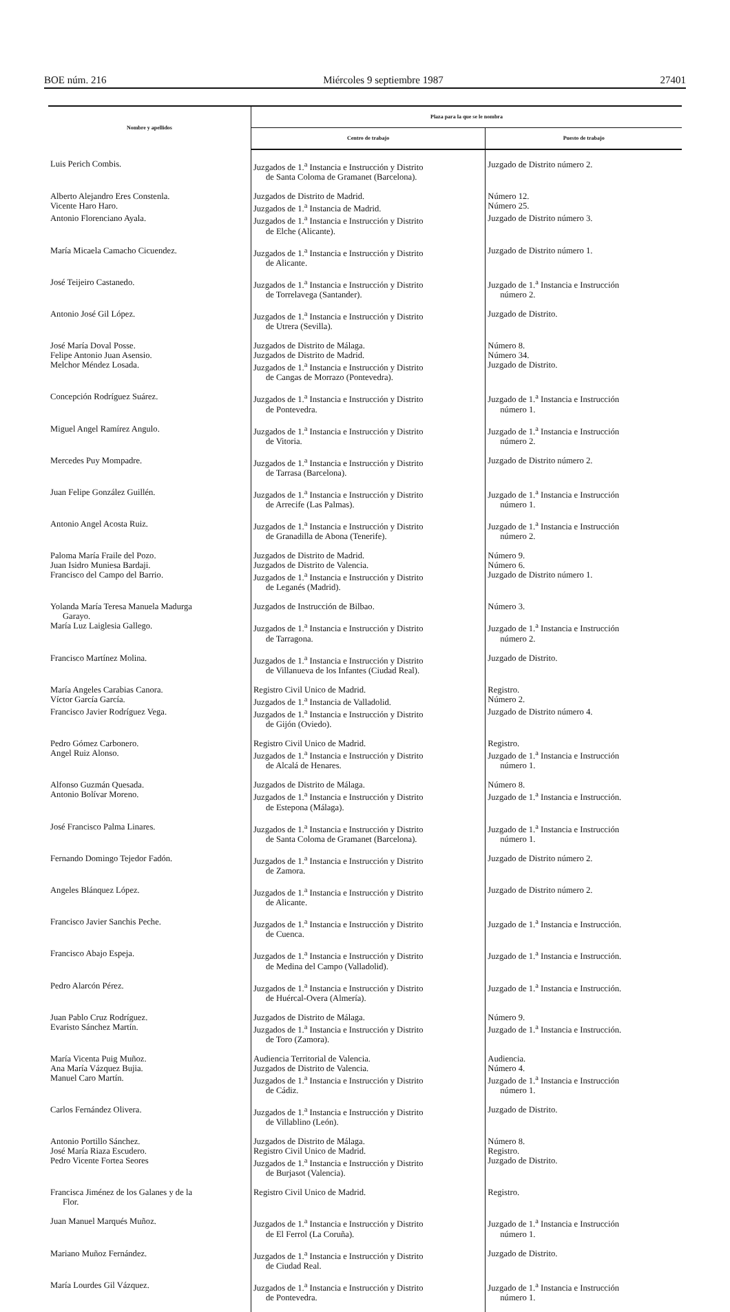BOE núm. 216 Miércoles 9 septiembre 1987 27401
| Nombre y apellidos | Plaza para la que se le nombra | |
| --- | --- | --- |
| | Centro de trabajo | Puesto de trabajo |
| Luis Perich Combis. | Juzgados de 1.<sup>a</sup> Instancia e Instrucción y Distrito de Santa Coloma de Gramanet (Barcelona). | Juzgado de Distrito número 2. |
| Alberto Alejandro Eres Constenla. | Juzgados de Distrito de Madrid. | Número 12. |
| Vicente Haro Haro. | Juzgados de 1.<sup>a</sup> Instancia de Madrid. | Número 25. |
| Antonio Florenciano Ayala. | Juzgados de 1.<sup>a</sup> Instancia e Instrucción y Distrito de Elche (Alicante). | Juzgado de Distrito número 3. |
| María Micaela Camacho Cicuendez. | Juzgados de 1.<sup>a</sup> Instancia e Instrucción y Distrito de Alicante. | Juzgado de Distrito número 1. |
| José Teijeiro Castanedo. | Juzgados de 1.<sup>a</sup> Instancia e Instrucción y Distrito de Torrelavega (Santander). | Juzgado de 1.<sup>a</sup> Instancia e Instrucción número 2. |
| Antonio José Gil López. | Juzgados de 1.<sup>a</sup> Instancia e Instrucción y Distrito de Utrera (Sevilla). | Juzgado de Distrito. |
| José María Doval Posse. | Juzgados de Distrito de Málaga. | Número 8. |
| Felipe Antonio Juan Asensio. | Juzgados de Distrito de Madrid. | Número 34. |
| Melchor Méndez Losada. | Juzgados de 1.<sup>a</sup> Instancia e Instrucción y Distrito de Cangas de Morrazo (Pontevedra). | Juzgado de Distrito. |
| Concepción Rodríguez Suárez. | Juzgados de 1.<sup>a</sup> Instancia e Instrucción y Distrito de Pontevedra. | Juzgado de 1.<sup>a</sup> Instancia e Instrucción número 1. |
| Miguel Angel Ramírez Angulo. | Juzgados de 1.<sup>a</sup> Instancia e Instrucción y Distrito de Vitoria. | Juzgado de 1.<sup>a</sup> Instancia e Instrucción número 2. |
| Mercedes Puy Mompadre. | Juzgados de 1.<sup>a</sup> Instancia e Instrucción y Distrito de Tarrasa (Barcelona). | Juzgado de Distrito número 2. |
| Juan Felipe González Guillén. | Juzgados de 1.<sup>a</sup> Instancia e Instrucción y Distrito de Arrecife (Las Palmas). | Juzgado de 1.<sup>a</sup> Instancia e Instrucción número 1. |
| Antonio Angel Acosta Ruiz. | Juzgados de 1.<sup>a</sup> Instancia e Instrucción y Distrito de Granadilla de Abona (Tenerife). | Juzgado de 1.<sup>a</sup> Instancia e Instrucción número 2. |
| Paloma María Fraile del Pozo. | Juzgados de Distrito de Madrid. | Número 9. |
| Juan Isidro Muniesa Bardaji. | Juzgados de Distrito de Valencia. | Número 6. |
| Francisco del Campo del Barrio. | Juzgados de 1.<sup>a</sup> Instancia e Instrucción y Distrito de Leganés (Madrid). | Juzgado de Distrito número 1. |
| Yolanda María Teresa Manuela Madurga Garayo. | Juzgados de Instrucción de Bilbao. | Número 3. |
| María Luz Laiglesia Gallego. | Juzgados de 1.<sup>a</sup> Instancia e Instrucción y Distrito de Tarragona. | Juzgado de 1.<sup>a</sup> Instancia e Instrucción número 2. |
| Francisco Martínez Molina. | Juzgados de 1.<sup>a</sup> Instancia e Instrucción y Distrito de Villanueva de los Infantes (Ciudad Real). | Juzgado de Distrito. |
| María Angeles Carabias Canora. | Registro Civil Unico de Madrid. | Registro. |
| Víctor García García. | Juzgados de 1.<sup>a</sup> Instancia de Valladolid. | Número 2. |
| Francisco Javier Rodríguez Vega. | Juzgados de 1.<sup>a</sup> Instancia e Instrucción y Distrito de Gijón (Oviedo). | Juzgado de Distrito número 4. |
| Pedro Gómez Carbonero. | Registro Civil Unico de Madrid. | Registro. |
| Angel Ruiz Alonso. | Juzgados de 1.<sup>a</sup> Instancia e Instrucción y Distrito de Alcalá de Henares. | Juzgado de 1.<sup>a</sup> Instancia e Instrucción número 1. |
| Alfonso Guzmán Quesada. | Juzgados de Distrito de Málaga. | Número 8. |
| Antonio Bolívar Moreno. | Juzgados de 1.<sup>a</sup> Instancia e Instrucción y Distrito de Estepona (Málaga). | Juzgado de 1.<sup>a</sup> Instancia e Instrucción. |
| José Francisco Palma Linares. | Juzgados de 1.<sup>a</sup> Instancia e Instrucción y Distrito de Santa Coloma de Gramanet (Barcelona). | Juzgado de 1.<sup>a</sup> Instancia e Instrucción número 1. |
| Fernando Domingo Tejedor Fadón. | Juzgados de 1.<sup>a</sup> Instancia e Instrucción y Distrito de Zamora. | Juzgado de Distrito número 2. |
| Angeles Blánquez López. | Juzgados de 1.<sup>a</sup> Instancia e Instrucción y Distrito de Alicante. | Juzgado de Distrito número 2. |
| Francisco Javier Sanchis Peche. | Juzgados de 1.<sup>a</sup> Instancia e Instrucción y Distrito de Cuenca. | Juzgado de 1.<sup>a</sup> Instancia e Instrucción. |
| Francisco Abajo Espeja. | Juzgados de 1.<sup>a</sup> Instancia e Instrucción y Distrito de Medina del Campo (Valladolid). | Juzgado de 1.<sup>a</sup> Instancia e Instrucción. |
| Pedro Alarcón Pérez. | Juzgados de 1.<sup>a</sup> Instancia e Instrucción y Distrito de Huércal-Overa (Almería). | Juzgado de 1.<sup>a</sup> Instancia e Instrucción. |
| Juan Pablo Cruz Rodríguez. | Juzgados de Distrito de Málaga. | Número 9. |
| Evaristo Sánchez Martín. | Juzgados de 1.<sup>a</sup> Instancia e Instrucción y Distrito de Toro (Zamora). | Juzgado de 1.<sup>a</sup> Instancia e Instrucción. |
| María Vicenta Puig Muñoz. | Audiencia Territorial de Valencia. | Audiencia. |
| Ana María Vázquez Bujia. | Juzgados de Distrito de Valencia. | Número 4. |
| Manuel Caro Martín. | Juzgados de 1.<sup>a</sup> Instancia e Instrucción y Distrito de Cádiz. | Juzgado de 1.<sup>a</sup> Instancia e Instrucción número 1. |
| Carlos Fernández Olivera. | Juzgados de 1.<sup>a</sup> Instancia e Instrucción y Distrito de Villablino (León). | Juzgado de Distrito. |
| Antonio Portillo Sánchez. | Juzgados de Distrito de Málaga. | Número 8. |
| José María Riaza Escudero. | Registro Civil Unico de Madrid. | Registro. |
| Pedro Vicente Fortea Seores | Juzgados de 1.<sup>a</sup> Instancia e Instrucción y Distrito de Burjasot (Valencia). | Juzgado de Distrito. |
| Francisca Jiménez de los Galanes y de la Flor. | Registro Civil Unico de Madrid. | Registro. |
| Juan Manuel Marqués Muñoz. | Juzgados de 1.<sup>a</sup> Instancia e Instrucción y Distrito de El Ferrol (La Coruña). | Juzgado de 1.<sup>a</sup> Instancia e Instrucción número 1. |
| Mariano Muñoz Fernández. | Juzgados de 1.<sup>a</sup> Instancia e Instrucción y Distrito de Ciudad Real. | Juzgado de Distrito. |
| María Lourdes Gil Vázquez. | Juzgados de 1.<sup>a</sup> Instancia e Instrucción y Distrito de Pontevedra. | Juzgado de 1.<sup>a</sup> Instancia e Instrucción número 1. |